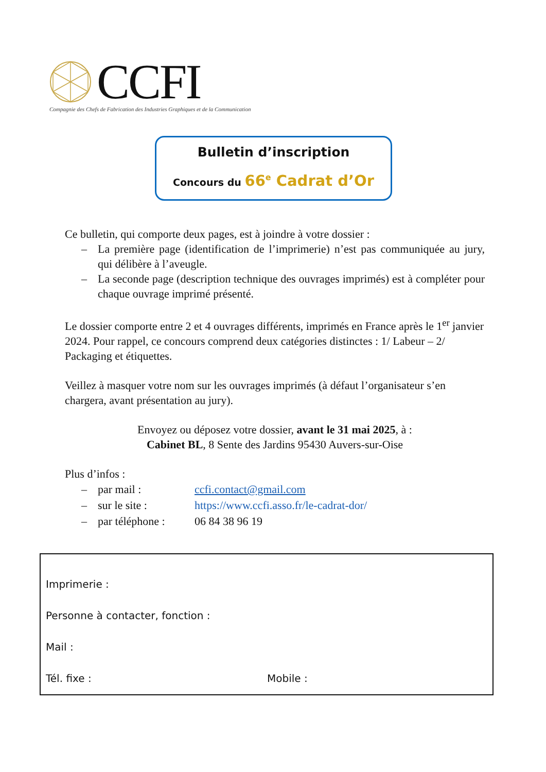CCFI
Compagnie des Chefs de Fabrication des Industries Graphiques et de la Communication
Bulletin d’inscription
Concours du 66<sup>e</sup> Cadrat d’Or
Ce bulletin, qui comporte deux pages, est à joindre à votre dossier :
– La première page (identification de l’imprimerie) n’est pas communiquée au jury, qui délibère à l’aveugle.
– La seconde page (description technique des ouvrages imprimés) est à compléter pour chaque ouvrage imprimé présenté.
Le dossier comporte entre 2 et 4 ouvrages différents, imprimés en France après le 1<sup>er</sup> janvier 2024. Pour rappel, ce concours comprend deux catégories distinctes : 1/ Labeur – 2/ Packaging et étiquettes.
Veillez à masquer votre nom sur les ouvrages imprimés (à défaut l’organisateur s’en chargera, avant présentation au jury).
Envoyez ou déposez votre dossier, avant le 31 mai 2025, à :
Cabinet BL, 8 Sente des Jardins 95430 Auvers-sur-Oise
Plus d’infos :
– par mail : ccfi.contact@gmail.com
– sur le site : https://www.ccfi.asso.fr/le-cadrat-dor/
– par téléphone : 06 84 38 96 19
Imprimerie :
Personne à contacter, fonction :
Mail :
Tél. fixe : Mobile :